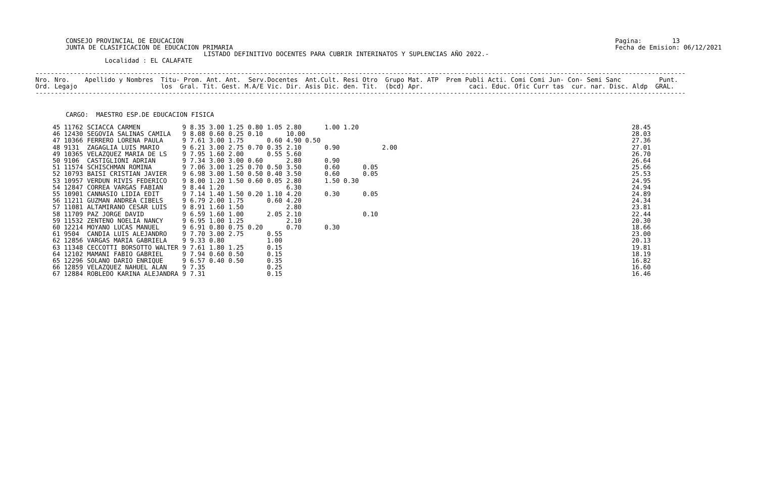CONSEJO PROVINCIAL DE EDUCACION
JUNTA DE CLASIFICACION DE EDUCACION PRIMARIA
Pagina:        13
Fecha de Emision: 06/12/2021
                           LISTADO DEFINITIVO DOCENTES PARA CUBRIR INTERINATOS Y SUPLENCIAS AÑO 2022.-
 Localidad : EL CALAFATE
---------------------------------------------------------------------------------------------------------------------------------------------------------------------------
Nro. Nro.    Apellido y Nombres  Titu- Prom. Ant. Ant.  Serv.Docentes  Ant.Cult. Resi Otro  Grupo Mat. ATP  Prem Publi Acti. Comi Comi Jun- Con- Semi Sanc          Punt.
Ord. Legajo                      los  Gral. Tit. Gest. M.A/E Vic. Dir. Asis Dic. den. Tit.  (bcd) Apr.            caci. Educ. Ofic Curr tas  cur. nar. Disc. Aldp  GRAL.
---------------------------------------------------------------------------------------------------------------------------------------------------------------------------
CARGO:  MAESTRO ESP.DE EDUCACION FISICA
| 45 11762 | SCIACCA CARMEN | 9 8.35 | 3.00 | 1.25 | 0.80 | 1.05 | 2.80 | 1.00 1.20 | | | 28.45 |
| 46 12430 | SEGOVIA SALINAS CAMILA | 9 8.08 | 0.60 | 0.25 | 0.10 | | 10.00 | | | | 28.03 |
| 47 10366 | FERRERO LORENA PAULA | 9 7.61 | 3.00 | 1.75 | | 0.60 | 4.90 0.50 | | | | 27.36 |
| 48 9131 | ZAGAGLIA LUIS MARIO | 9 6.21 | 3.00 | 2.75 | 0.70 | 0.35 | 2.10 | 0.90 | | 2.00 | 27.01 |
| 49 10365 | VELAZQUEZ MARIA DE LS | 9 7.95 | 1.60 | 2.00 | | 0.55 | 5.60 | | | | 26.70 |
| 50 9106 | CASTIGLIONI ADRIAN | 9 7.34 | 3.00 | 3.00 | 0.60 | | 2.80 | 0.90 | | | 26.64 |
| 51 11574 | SCHISCHMAN ROMINA | 9 7.06 | 3.00 | 1.25 | 0.70 | 0.50 | 3.50 | 0.60 | 0.05 | | 25.66 |
| 52 10793 | BAISI CRISTIAN JAVIER | 9 6.98 | 3.00 | 1.50 | 0.50 | 0.40 | 3.50 | 0.60 | 0.05 | | 25.53 |
| 53 10957 | VERDUN RIVIS FEDERICO | 9 8.00 | 1.20 | 1.50 | 0.60 | 0.05 | 2.80 | 1.50 0.30 | | | 24.95 |
| 54 12847 | CORREA VARGAS FABIAN | 9 8.44 | 1.20 | | | | 6.30 | | | | 24.94 |
| 55 10901 | CANNASIO LIDIA EDIT | 9 7.14 | 1.40 | 1.50 | 0.20 | 1.10 | 4.20 | 0.30 | 0.05 | | 24.89 |
| 56 11211 | GUZMAN ANDREA CIBELS | 9 6.79 | 2.00 | 1.75 | | 0.60 | 4.20 | | | | 24.34 |
| 57 11081 | ALTAMIRANO CESAR LUIS | 9 8.91 | 1.60 | 1.50 | | | 2.80 | | | | 23.81 |
| 58 11709 | PAZ JORGE DAVID | 9 6.59 | 1.60 | 1.00 | | 2.05 | 2.10 | | 0.10 | | 22.44 |
| 59 11532 | ZENTENO NOELIA NANCY | 9 6.95 | 1.00 | 1.25 | | | 2.10 | | | | 20.30 |
| 60 12214 | MOYANO LUCAS MANUEL | 9 6.91 | 0.80 | 0.75 | 0.20 | | 0.70 | 0.30 | | | 18.66 |
| 61 9504 | CANDIA LUIS ALEJANDRO | 9 7.70 | 3.00 | 2.75 | | 0.55 | | | | | 23.00 |
| 62 12856 | VARGAS MARIA GABRIELA | 9 9.33 | 0.80 | | | 1.00 | | | | | 20.13 |
| 63 11348 | CECCOTTI BORSOTTO WALTER | 9 7.61 | 1.80 | 1.25 | | 0.15 | | | | | 19.81 |
| 64 12102 | MAMANI FABIO GABRIEL | 9 7.94 | 0.60 | 0.50 | | 0.15 | | | | | 18.19 |
| 65 12296 | SOLANO DARIO ENRIQUE | 9 6.57 | 0.40 | 0.50 | | 0.35 | | | | | 16.82 |
| 66 12859 | VELAZQUEZ NAHUEL ALAN | 9 7.35 | | | | 0.25 | | | | | 16.60 |
| 67 12884 | ROBLEDO KARINA ALEJANDRA | 9 7.31 | | | | 0.15 | | | | | 16.46 |